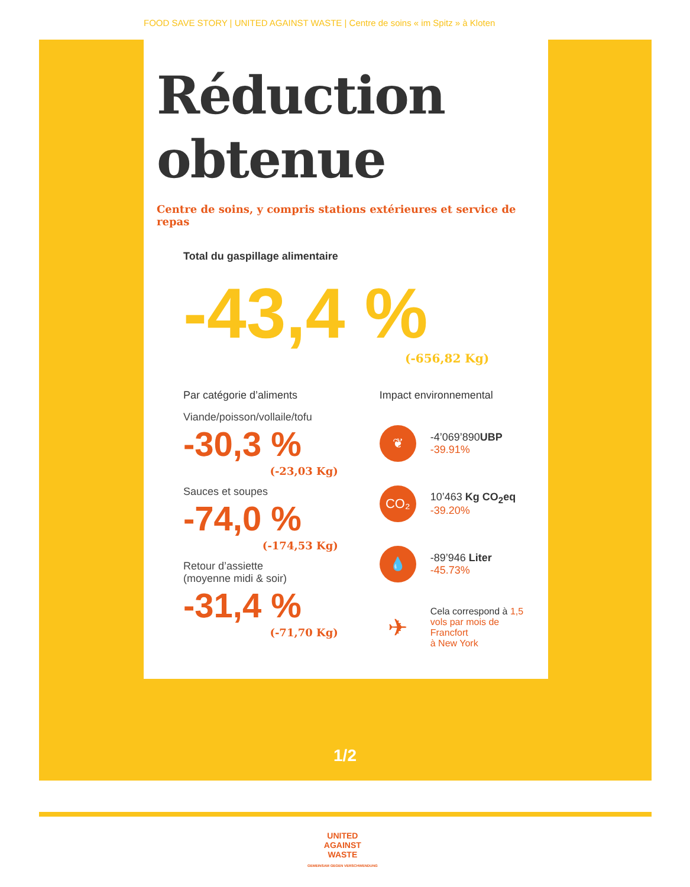FOOD SAVE STORY | UNITED AGAINST WASTE | Centre de soins « im Spitz » à Kloten
Réduction
obtenue
Centre de soins, y compris stations extérieures et service de repas
Total du gaspillage alimentaire
-43,4 %
(-656,82 Kg)
Par catégorie d’aliments
Viande/poisson/vollaile/tofu
-30,3 %
(-23,03 Kg)
Sauces et soupes
-74,0 %
(-174,53 Kg)
Retour d’assiette
(moyenne midi & soir)
-31,4 %
(-71,70 Kg)
Impact environnemental
❦
-4’069’890UBP
-39.91%
CO₂
10’463 Kg CO<sub>2</sub>eq
-39.20%
💧
-89’946 Liter
-45.73%
✈
Cela correspond à 1,5
vols par mois de Francfort
à New York
1/2
UNITED
AGAINST
WASTE
GEMEINSAM GEGEN VERSCHWENDUNG